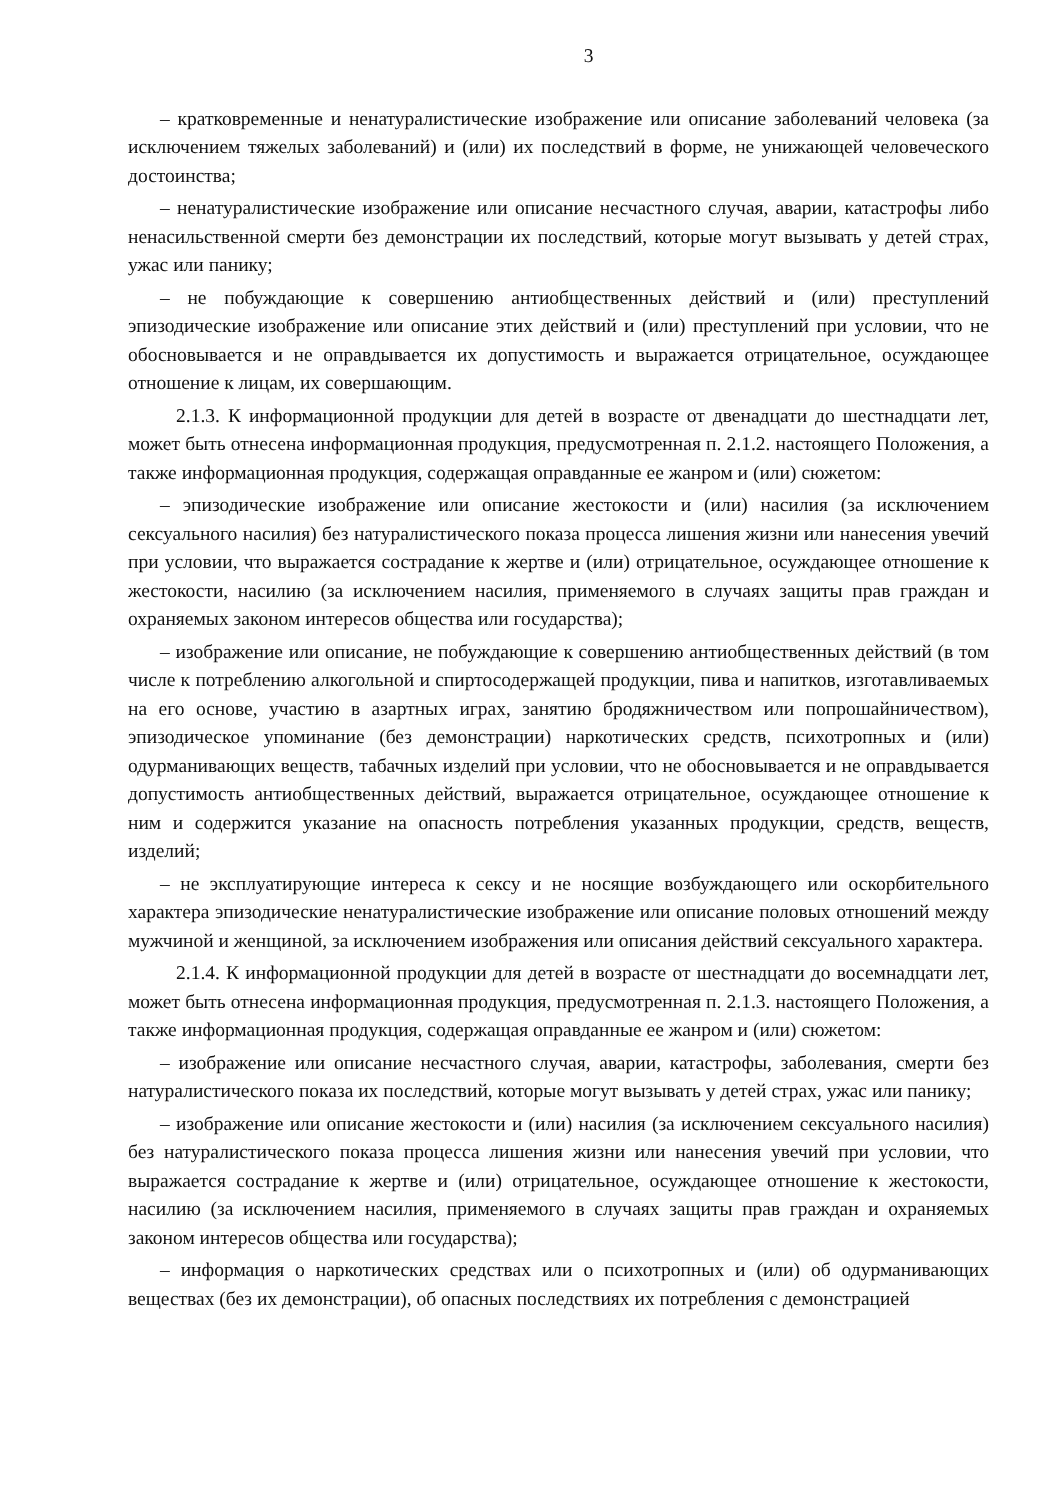3
– кратковременные и ненатуралистические изображение или описание заболеваний человека (за исключением тяжелых заболеваний) и (или) их последствий в форме, не унижающей человеческого достоинства;
– ненатуралистические изображение или описание несчастного случая, аварии, катастрофы либо ненасильственной смерти без демонстрации их последствий, которые могут вызывать у детей страх, ужас или панику;
– не побуждающие к совершению антиобщественных действий и (или) преступлений эпизодические изображение или описание этих действий и (или) преступлений при условии, что не обосновывается и не оправдывается их допустимость и выражается отрицательное, осуждающее отношение к лицам, их совершающим.
2.1.3. К информационной продукции для детей в возрасте от двенадцати до шестнадцати лет, может быть отнесена информационная продукция, предусмотренная п. 2.1.2. настоящего Положения, а также информационная продукция, содержащая оправданные ее жанром и (или) сюжетом:
– эпизодические изображение или описание жестокости и (или) насилия (за исключением сексуального насилия) без натуралистического показа процесса лишения жизни или нанесения увечий при условии, что выражается сострадание к жертве и (или) отрицательное, осуждающее отношение к жестокости, насилию (за исключением насилия, применяемого в случаях защиты прав граждан и охраняемых законом интересов общества или государства);
– изображение или описание, не побуждающие к совершению антиобщественных действий (в том числе к потреблению алкогольной и спиртосодержащей продукции, пива и напитков, изготавливаемых на его основе, участию в азартных играх, занятию бродяжничеством или попрошайничеством), эпизодическое упоминание (без демонстрации) наркотических средств, психотропных и (или) одурманивающих веществ, табачных изделий при условии, что не обосновывается и не оправдывается допустимость антиобщественных действий, выражается отрицательное, осуждающее отношение к ним и содержится указание на опасность потребления указанных продукции, средств, веществ, изделий;
– не эксплуатирующие интереса к сексу и не носящие возбуждающего или оскорбительного характера эпизодические ненатуралистические изображение или описание половых отношений между мужчиной и женщиной, за исключением изображения или описания действий сексуального характера.
2.1.4. К информационной продукции для детей в возрасте от шестнадцати до восемнадцати лет, может быть отнесена информационная продукция, предусмотренная п. 2.1.3. настоящего Положения, а также информационная продукция, содержащая оправданные ее жанром и (или) сюжетом:
– изображение или описание несчастного случая, аварии, катастрофы, заболевания, смерти без натуралистического показа их последствий, которые могут вызывать у детей страх, ужас или панику;
– изображение или описание жестокости и (или) насилия (за исключением сексуального насилия) без натуралистического показа процесса лишения жизни или нанесения увечий при условии, что выражается сострадание к жертве и (или) отрицательное, осуждающее отношение к жестокости, насилию (за исключением насилия, применяемого в случаях защиты прав граждан и охраняемых законом интересов общества или государства);
– информация о наркотических средствах или о психотропных и (или) об одурманивающих веществах (без их демонстрации), об опасных последствиях их потребления с демонстрацией